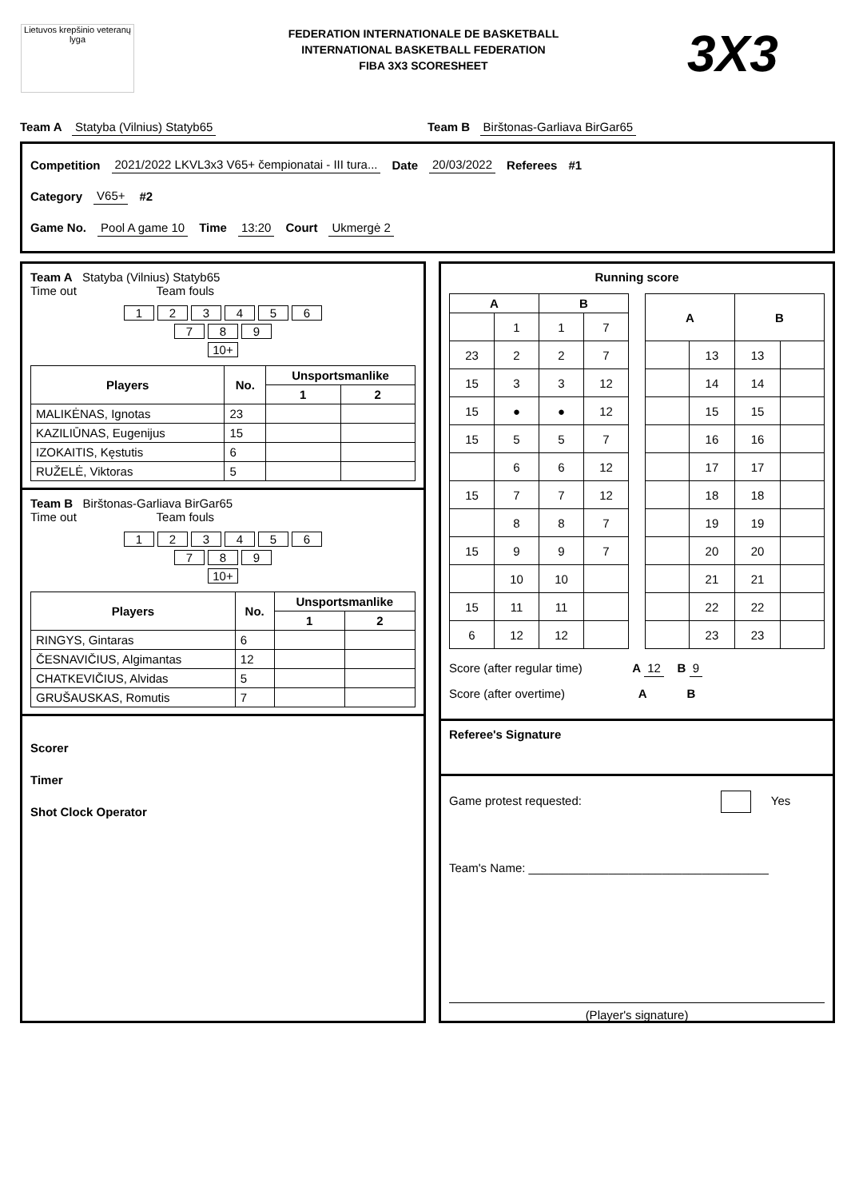Lietuvos krepšinio veteranų lyga
3X3
FEDERATION INTERNATIONALE DE BASKETBALL
INTERNATIONAL BASKETBALL FEDERATION
FIBA 3X3 SCORESHEET
Team A Statyba (Vilnius) Statyb65
Team B Birštonas-Garliava BirGar65
Competition 2021/2022 LKVL3x3 V65+ čempionatai - III tura... Date 20/03/2022 Referees #1
Category V65+ #2
Game No. Pool A game 10 Time 13:20 Court Ukmergė 2
Team A Statyba (Vilnius) Statyb65
Time out Team fouls
123456
789
10+
| Players | No. | Unsportsmanlike | |
| --- | --- | --- | --- |
| | | 1 | 2 |
| MALIKĖNAS, Ignotas | 23 | | |
| KAZILIŪNAS, Eugenijus | 15 | | |
| IZOKAITIS, Kęstutis | 6 | | |
| RUŽELĖ, Viktoras | 5 | | |
Team B Birštonas-Garliava BirGar65
Time out Team fouls
123456
789
10+
| Players | No. | Unsportsmanlike | |
| --- | --- | --- | --- |
| | | 1 | 2 |
| RINGYS, Gintaras | 6 | | |
| ČESNAVIČIUS, Algimantas | 12 | | |
| CHATKEVIČIUS, Alvidas | 5 | | |
| GRUŠAUSKAS, Romutis | 7 | | |
Scorer
Timer
Shot Clock Operator
Running score
| A | | B | |
| --- | --- | --- | --- |
| | 1 | 1 | 7 |
| 23 | 2 | 2 | 7 |
| 15 | 3 | 3 | 12 |
| 15 | ● | ● | 12 |
| 15 | 5 | 5 | 7 |
| | 6 | 6 | 12 |
| 15 | 7 | 7 | 12 |
| | 8 | 8 | 7 |
| 15 | 9 | 9 | 7 |
| | 10 | 10 | |
| 15 | 11 | 11 | |
| 6 | 12 | 12 | |
| A | | B | |
| --- | --- | --- | --- |
| | 13 | 13 | |
| | 14 | 14 | |
| | 15 | 15 | |
| | 16 | 16 | |
| | 17 | 17 | |
| | 18 | 18 | |
| | 19 | 19 | |
| | 20 | 20 | |
| | 21 | 21 | |
| | 22 | 22 | |
| | 23 | 23 | |
Score (after regular time) A 12 B 9
Score (after overtime) A B
Referee's Signature
Game protest requested: Yes
Team's Name: ____________________________________
(Player's signature)